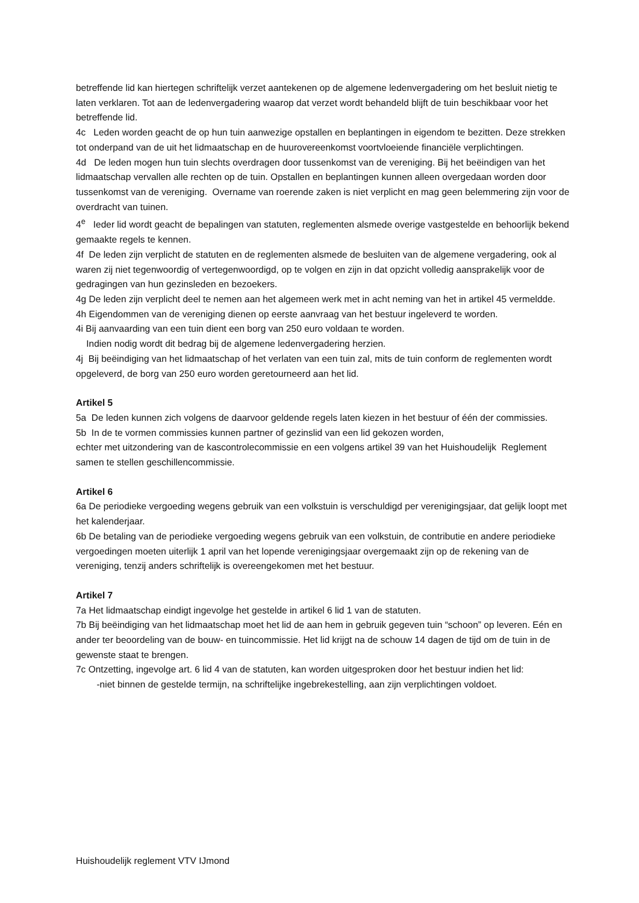betreffende lid kan hiertegen schriftelijk verzet aantekenen op de algemene ledenvergadering om het besluit nietig te laten verklaren. Tot aan de ledenvergadering waarop dat verzet wordt behandeld blijft de tuin beschikbaar voor het betreffende lid.
4c Leden worden geacht de op hun tuin aanwezige opstallen en beplantingen in eigendom te bezitten. Deze strekken tot onderpand van de uit het lidmaatschap en de huurovereenkomst voortvloeiende financiële verplichtingen.
4d De leden mogen hun tuin slechts overdragen door tussenkomst van de vereniging. Bij het beëindigen van het lidmaatschap vervallen alle rechten op de tuin. Opstallen en beplantingen kunnen alleen overgedaan worden door tussenkomst van de vereniging. Overname van roerende zaken is niet verplicht en mag geen belemmering zijn voor de overdracht van tuinen.
4<sup>e</sup> Ieder lid wordt geacht de bepalingen van statuten, reglementen alsmede overige vastgestelde en behoorlijk bekend gemaakte regels te kennen.
4f De leden zijn verplicht de statuten en de reglementen alsmede de besluiten van de algemene vergadering, ook al waren zij niet tegenwoordig of vertegenwoordigd, op te volgen en zijn in dat opzicht volledig aansprakelijk voor de gedragingen van hun gezinsleden en bezoekers.
4g De leden zijn verplicht deel te nemen aan het algemeen werk met in acht neming van het in artikel 45 vermeldde.
4h Eigendommen van de vereniging dienen op eerste aanvraag van het bestuur ingeleverd te worden.
4i Bij aanvaarding van een tuin dient een borg van 250 euro voldaan te worden.
Indien nodig wordt dit bedrag bij de algemene ledenvergadering herzien.
4j Bij beëindiging van het lidmaatschap of het verlaten van een tuin zal, mits de tuin conform de reglementen wordt opgeleverd, de borg van 250 euro worden geretourneerd aan het lid.
Artikel 5
5a De leden kunnen zich volgens de daarvoor geldende regels laten kiezen in het bestuur of één der commissies.
5b In de te vormen commissies kunnen partner of gezinslid van een lid gekozen worden,
echter met uitzondering van de kascontrolecommissie en een volgens artikel 39 van het Huishoudelijk Reglement samen te stellen geschillencommissie.
Artikel 6
6a De periodieke vergoeding wegens gebruik van een volkstuin is verschuldigd per verenigingsjaar, dat gelijk loopt met het kalenderjaar.
6b De betaling van de periodieke vergoeding wegens gebruik van een volkstuin, de contributie en andere periodieke vergoedingen moeten uiterlijk 1 april van het lopende verenigingsjaar overgemaakt zijn op de rekening van de vereniging, tenzij anders schriftelijk is overeengekomen met het bestuur.
Artikel 7
7a Het lidmaatschap eindigt ingevolge het gestelde in artikel 6 lid 1 van de statuten.
7b Bij beëindiging van het lidmaatschap moet het lid de aan hem in gebruik gegeven tuin “schoon” op leveren. Eén en ander ter beoordeling van de bouw- en tuincommissie. Het lid krijgt na de schouw 14 dagen de tijd om de tuin in de gewenste staat te brengen.
7c Ontzetting, ingevolge art. 6 lid 4 van de statuten, kan worden uitgesproken door het bestuur indien het lid:
-niet binnen de gestelde termijn, na schriftelijke ingebrekestelling, aan zijn verplichtingen voldoet.
Huishoudelijk reglement VTV IJmond